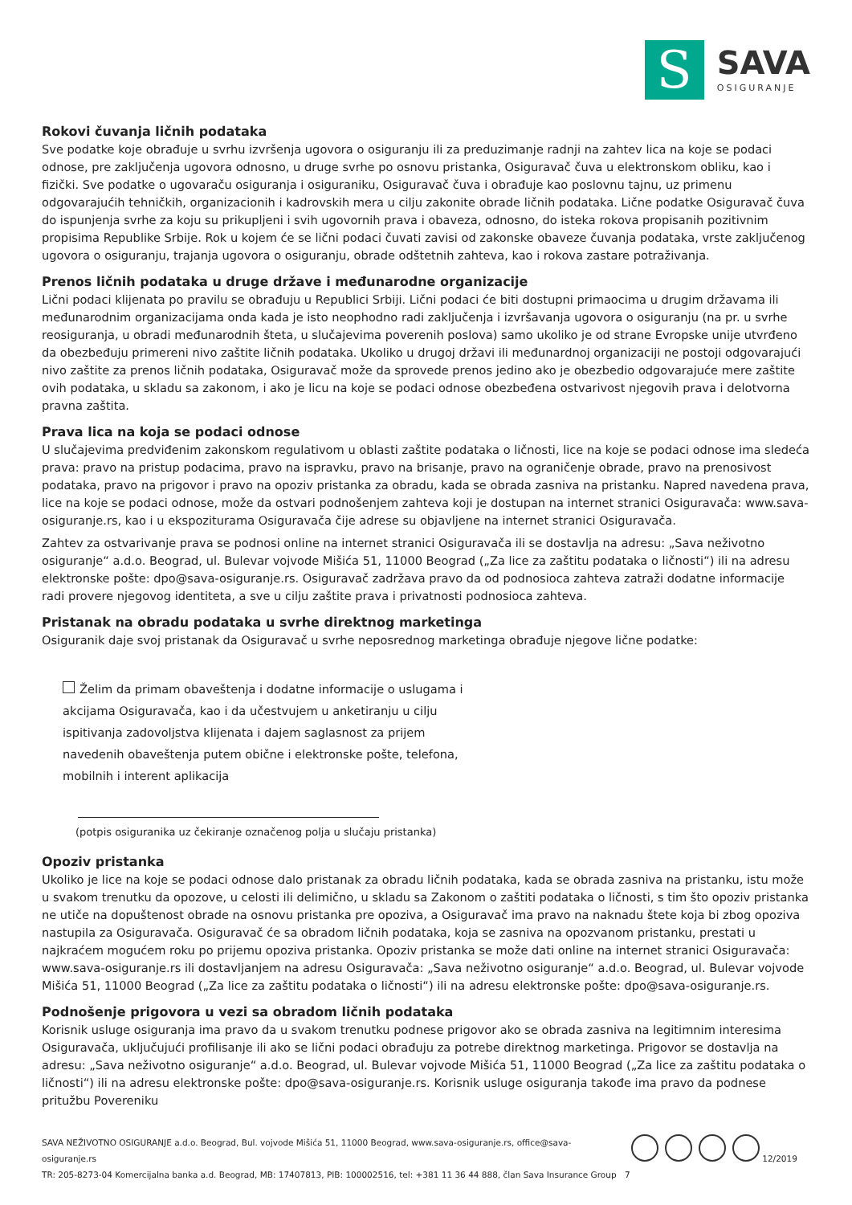S
SAVA
OSIGURANJE
Rokovi čuvanja ličnih podataka
Sve podatke koje obrađuje u svrhu izvršenja ugovora o osiguranju ili za preduzimanje radnji na zahtev lica na koje se podaci odnose, pre zaključenja ugovora odnosno, u druge svrhe po osnovu pristanka, Osiguravač čuva u elektronskom obliku, kao i fizički. Sve podatke o ugovaraču osiguranja i osiguraniku, Osiguravač čuva i obrađuje kao poslovnu tajnu, uz primenu odgovarajućih tehničkih, organizacionih i kadrovskih mera u cilju zakonite obrade ličnih podataka. Lične podatke Osiguravač čuva do ispunjenja svrhe za koju su prikupljeni i svih ugovornih prava i obaveza, odnosno, do isteka rokova propisanih pozitivnim propisima Republike Srbije. Rok u kojem će se lični podaci čuvati zavisi od zakonske obaveze čuvanja podataka, vrste zaključenog ugovora o osiguranju, trajanja ugovora o osiguranju, obrade odštetnih zahteva, kao i rokova zastare potraživanja.
Prenos ličnih podataka u druge države i međunarodne organizacije
Lični podaci klijenata po pravilu se obrađuju u Republici Srbiji. Lični podaci će biti dostupni primaocima u drugim državama ili međunarodnim organizacijama onda kada je isto neophodno radi zaključenja i izvršavanja ugovora o osiguranju (na pr. u svrhe reosiguranja, u obradi međunarodnih šteta, u slučajevima poverenih poslova) samo ukoliko je od strane Evropske unije utvrđeno da obezbeđuju primereni nivo zaštite ličnih podataka. Ukoliko u drugoj državi ili međunardnoj organizaciji ne postoji odgovarajući nivo zaštite za prenos ličnih podataka, Osiguravač može da sprovede prenos jedino ako je obezbedio odgovarajuće mere zaštite ovih podataka, u skladu sa zakonom, i ako je licu na koje se podaci odnose obezbeđena ostvarivost njegovih prava i delotvorna pravna zaštita.
Prava lica na koja se podaci odnose
U slučajevima predviđenim zakonskom regulativom u oblasti zaštite podataka o ličnosti, lice na koje se podaci odnose ima sledeća prava: pravo na pristup podacima, pravo na ispravku, pravo na brisanje, pravo na ograničenje obrade, pravo na prenosivost podataka, pravo na prigovor i pravo na opoziv pristanka za obradu, kada se obrada zasniva na pristanku. Napred navedena prava, lice na koje se podaci odnose, može da ostvari podnošenjem zahteva koji je dostupan na internet stranici Osiguravača: www.sava-osiguranje.rs, kao i u ekspoziturama Osiguravača čije adrese su objavljene na internet stranici Osiguravača.
Zahtev za ostvarivanje prava se podnosi online na internet stranici Osiguravača ili se dostavlja na adresu: „Sava neživotno osiguranje“ a.d.o. Beograd, ul. Bulevar vojvode Mišića 51, 11000 Beograd („Za lice za zaštitu podataka o ličnosti“) ili na adresu elektronske pošte: dpo@sava-osiguranje.rs. Osiguravač zadržava pravo da od podnosioca zahteva zatraži dodatne informacije radi provere njegovog identiteta, a sve u cilju zaštite prava i privatnosti podnosioca zahteva.
Pristanak na obradu podataka u svrhe direktnog marketinga
Osiguranik daje svoj pristanak da Osiguravač u svrhe neposrednog marketinga obrađuje njegove lične podatke:
Želim da primam obaveštenja i dodatne informacije o uslugama i akcijama Osiguravača, kao i da učestvujem u anketiranju u cilju ispitivanja zadovoljstva klijenata i dajem saglasnost za prijem navedenih obaveštenja putem obične i elektronske pošte, telefona, mobilnih i interent aplikacija
(potpis osiguranika uz čekiranje označenog polja u slučaju pristanka)
Opoziv pristanka
Ukoliko je lice na koje se podaci odnose dalo pristanak za obradu ličnih podataka, kada se obrada zasniva na pristanku, istu može u svakom trenutku da opozove, u celosti ili delimično, u skladu sa Zakonom o zaštiti podataka o ličnosti, s tim što opoziv pristanka ne utiče na dopuštenost obrade na osnovu pristanka pre opoziva, a Osiguravač ima pravo na naknadu štete koja bi zbog opoziva nastupila za Osiguravača. Osiguravač će sa obradom ličnih podataka, koja se zasniva na opozvanom pristanku, prestati u najkraćem mogućem roku po prijemu opoziva pristanka. Opoziv pristanka se može dati online na internet stranici Osiguravača: www.sava-osiguranje.rs ili dostavljanjem na adresu Osiguravača: „Sava neživotno osiguranje“ a.d.o. Beograd, ul. Bulevar vojvode Mišića 51, 11000 Beograd („Za lice za zaštitu podataka o ličnosti“) ili na adresu elektronske pošte: dpo@sava-osiguranje.rs.
Podnošenje prigovora u vezi sa obradom ličnih podataka
Korisnik usluge osiguranja ima pravo da u svakom trenutku podnese prigovor ako se obrada zasniva na legitimnim interesima Osiguravača, uključujući profilisanje ili ako se lični podaci obrađuju za potrebe direktnog marketinga. Prigovor se dostavlja na adresu: „Sava neživotno osiguranje“ a.d.o. Beograd, ul. Bulevar vojvode Mišića 51, 11000 Beograd („Za lice za zaštitu podataka o ličnosti“) ili na adresu elektronske pošte: dpo@sava-osiguranje.rs. Korisnik usluge osiguranja takođe ima pravo da podnese pritužbu Povereniku
SAVA NEŽIVOTNO OSIGURANJE a.d.o. Beograd, Bul. vojvode Mišića 51, 11000 Beograd, www.sava-osiguranje.rs, office@sava-osiguranje.rs
TR: 205-8273-04 Komercijalna banka a.d. Beograd, MB: 17407813, PIB: 100002516, tel: +381 11 36 44 888, član Sava Insurance Group
12/2019 7